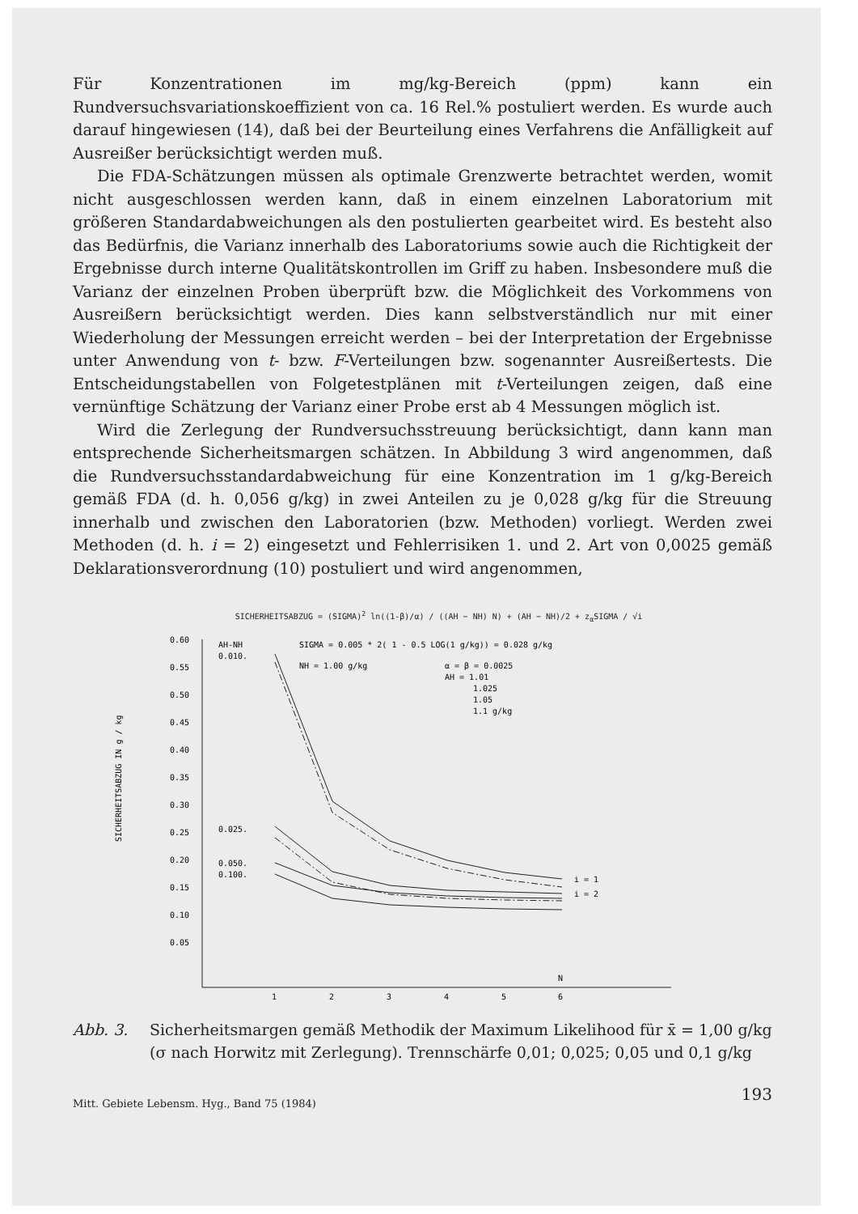Für Konzentrationen im mg/kg-Bereich (ppm) kann ein Rundversuchsvariationskoeffizient von ca. 16 Rel.% postuliert werden. Es wurde auch darauf hingewiesen (14), daß bei der Beurteilung eines Verfahrens die Anfälligkeit auf Ausreißer berücksichtigt werden muß.
Die FDA-Schätzungen müssen als optimale Grenzwerte betrachtet werden, womit nicht ausgeschlossen werden kann, daß in einem einzelnen Laboratorium mit größeren Standardabweichungen als den postulierten gearbeitet wird. Es besteht also das Bedürfnis, die Varianz innerhalb des Laboratoriums sowie auch die Richtigkeit der Ergebnisse durch interne Qualitätskontrollen im Griff zu haben. Insbesondere muß die Varianz der einzelnen Proben überprüft bzw. die Möglichkeit des Vorkommens von Ausreißern berücksichtigt werden. Dies kann selbstverständlich nur mit einer Wiederholung der Messungen erreicht werden – bei der Interpretation der Ergebnisse unter Anwendung von t- bzw. F-Verteilungen bzw. sogenannter Ausreißertests. Die Entscheidungstabellen von Folgetestplänen mit t-Verteilungen zeigen, daß eine vernünftige Schätzung der Varianz einer Probe erst ab 4 Messungen möglich ist.
Wird die Zerlegung der Rundversuchsstreuung berücksichtigt, dann kann man entsprechende Sicherheitsmargen schätzen. In Abbildung 3 wird angenommen, daß die Rundversuchsstandardabweichung für eine Konzentration im 1 g/kg-Bereich gemäß FDA (d. h. 0,056 g/kg) in zwei Anteilen zu je 0,028 g/kg für die Streuung innerhalb und zwischen den Laboratorien (bzw. Methoden) vorliegt. Werden zwei Methoden (d. h. i = 2) eingesetzt und Fehlerrisiken 1. und 2. Art von 0,0025 gemäß Deklarationsverordnung (10) postuliert und wird angenommen,
SICHERHEITSABZUG = (SIGMA)<sup>2</sup> ln((1-β)/α) / ((AH − NH) N) + (AH − NH)/2 + z<sub>α</sub>SIGMA / √i
SICHERHEITSABZUG IN g / kg
0.60
0.55
0.50
0.45
0.40
0.35
0.30
0.25
0.20
0.15
0.10
0.05
1
2
3
4
5
6
N
AH-NH
0.010.
SIGMA = 0.005 * 2( 1 - 0.5 LOG(1 g/kg)) = 0.028 g/kg
NH = 1.00 g/kg
α = β = 0.0025
AH = 1.01
1.025
1.05
1.1 g/kg
0.025.
0.050.
0.100.
i = 1
i = 2
Abb. 3. Sicherheitsmargen gemäß Methodik der Maximum Likelihood für x̄ = 1,00 g/kg (σ nach Horwitz mit Zerlegung). Trennschärfe 0,01; 0,025; 0,05 und 0,1 g/kg
Mitt. Gebiete Lebensm. Hyg., Band 75 (1984) 193